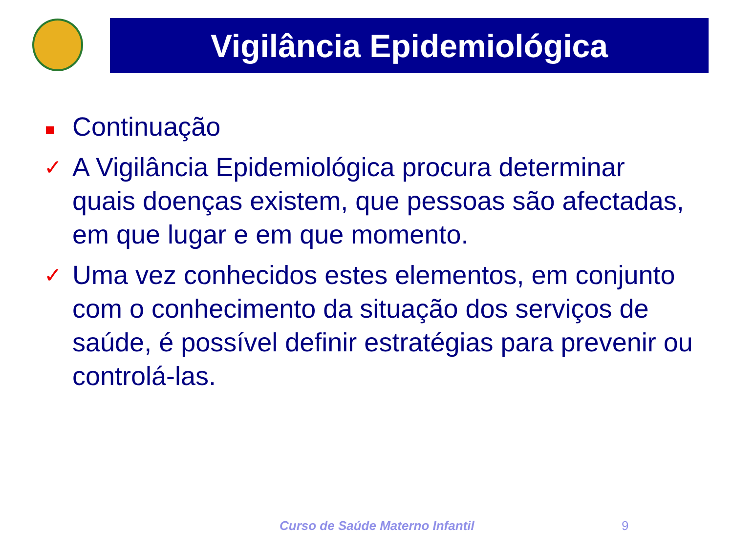Vigilância Epidemiológica
Continuação
✓
A Vigilância Epidemiológica procura determinar quais doenças existem, que pessoas são afectadas, em que lugar e em que momento.
✓
Uma vez conhecidos estes elementos, em conjunto com o conhecimento da situação dos serviços de saúde, é possível definir estratégias para prevenir ou controlá-las.
Curso de Saúde Materno Infantil
9